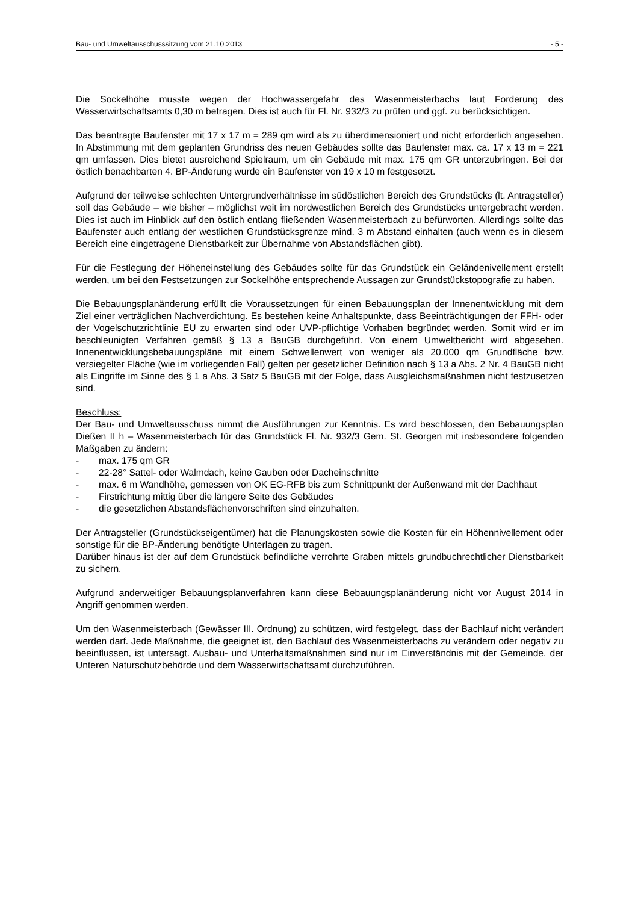Bau- und Umweltausschusssitzung vom 21.10.2013 - 5 -
Die Sockelhöhe musste wegen der Hochwassergefahr des Wasenmeisterbachs laut Forderung des Wasserwirtschaftsamts 0,30 m betragen. Dies ist auch für Fl. Nr. 932/3 zu prüfen und ggf. zu berücksichtigen.
Das beantragte Baufenster mit 17 x 17 m = 289 qm wird als zu überdimensioniert und nicht erforderlich angesehen. In Abstimmung mit dem geplanten Grundriss des neuen Gebäudes sollte das Baufenster max. ca. 17 x 13 m = 221 qm umfassen. Dies bietet ausreichend Spielraum, um ein Gebäude mit max. 175 qm GR unterzubringen. Bei der östlich benachbarten 4. BP-Änderung wurde ein Baufenster von 19 x 10 m festgesetzt.
Aufgrund der teilweise schlechten Untergrundverhältnisse im südöstlichen Bereich des Grundstücks (lt. Antragsteller) soll das Gebäude – wie bisher – möglichst weit im nordwestlichen Bereich des Grundstücks untergebracht werden. Dies ist auch im Hinblick auf den östlich entlang fließenden Wasenmeisterbach zu befürworten. Allerdings sollte das Baufenster auch entlang der westlichen Grundstücksgrenze mind. 3 m Abstand einhalten (auch wenn es in diesem Bereich eine eingetragene Dienstbarkeit zur Übernahme von Abstandsflächen gibt).
Für die Festlegung der Höheneinstellung des Gebäudes sollte für das Grundstück ein Geländenivellement erstellt werden, um bei den Festsetzungen zur Sockelhöhe entsprechende Aussagen zur Grundstückstopografie zu haben.
Die Bebauungsplanänderung erfüllt die Voraussetzungen für einen Bebauungsplan der Innenentwicklung mit dem Ziel einer verträglichen Nachverdichtung. Es bestehen keine Anhaltspunkte, dass Beeinträchtigungen der FFH- oder der Vogelschutzrichtlinie EU zu erwarten sind oder UVP-pflichtige Vorhaben begründet werden. Somit wird er im beschleunigten Verfahren gemäß § 13 a BauGB durchgeführt. Von einem Umweltbericht wird abgesehen. Innenentwicklungsbebauungspläne mit einem Schwellenwert von weniger als 20.000 qm Grundfläche bzw. versiegelter Fläche (wie im vorliegenden Fall) gelten per gesetzlicher Definition nach § 13 a Abs. 2 Nr. 4 BauGB nicht als Eingriffe im Sinne des § 1 a Abs. 3 Satz 5 BauGB mit der Folge, dass Ausgleichsmaßnahmen nicht festzusetzen sind.
Beschluss:
Der Bau- und Umweltausschuss nimmt die Ausführungen zur Kenntnis. Es wird beschlossen, den Bebauungsplan Dießen II h – Wasenmeisterbach für das Grundstück Fl. Nr. 932/3 Gem. St. Georgen mit insbesondere folgenden Maßgaben zu ändern:
- max. 175 qm GR
- 22-28° Sattel- oder Walmdach, keine Gauben oder Dacheinschnitte
- max. 6 m Wandhöhe, gemessen von OK EG-RFB bis zum Schnittpunkt der Außenwand mit der Dachhaut
- Firstrichtung mittig über die längere Seite des Gebäudes
- die gesetzlichen Abstandsflächenvorschriften sind einzuhalten.
Der Antragsteller (Grundstückseigentümer) hat die Planungskosten sowie die Kosten für ein Höhennivellement oder sonstige für die BP-Änderung benötigte Unterlagen zu tragen.
Darüber hinaus ist der auf dem Grundstück befindliche verrohrte Graben mittels grundbuchrechtlicher Dienstbarkeit zu sichern.
Aufgrund anderweitiger Bebauungsplanverfahren kann diese Bebauungsplanänderung nicht vor August 2014 in Angriff genommen werden.
Um den Wasenmeisterbach (Gewässer III. Ordnung) zu schützen, wird festgelegt, dass der Bachlauf nicht verändert werden darf. Jede Maßnahme, die geeignet ist, den Bachlauf des Wasenmeisterbachs zu verändern oder negativ zu beeinflussen, ist untersagt. Ausbau- und Unterhaltsmaßnahmen sind nur im Einverständnis mit der Gemeinde, der Unteren Naturschutzbehörde und dem Wasserwirtschaftsamt durchzuführen.